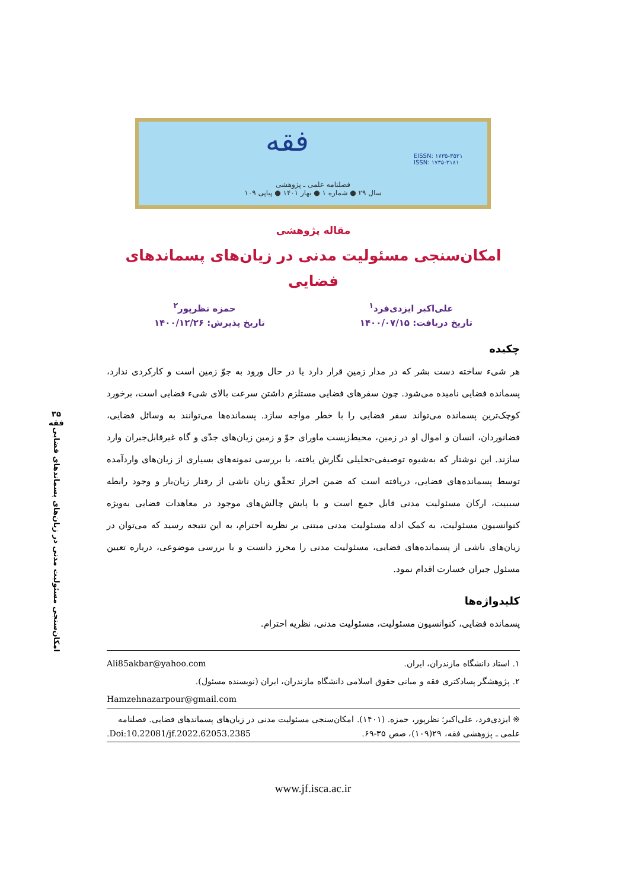فقه
EISSN: ۱۷۳۵-۳۵۲۱
ISSN: ۱۷۳۵-۳۱۸۱
فصلنامه علمی ـ پژوهشی
سال ۲۹ ● شماره ۱ ● بهار ۱۴۰۱ ● پیاپی ۱۰۹
۳۵
فقه
امکان‌سنجی مسئولیت مدنی در زیان‌های پسماندهای فضایی
مقاله پژوهشی
امکان‌سنجی مسئولیت مدنی در زیان‌های پسماندهای فضایی
علی‌اکبر ایزدی‌فرد<sup>۱</sup> حمزه نظرپور<sup>۲</sup>
تاریخ دریافت: ۱۴۰۰/۰۷/۱۵ تاریخ پذیرش: ۱۴۰۰/۱۲/۲۶
چکیده
هر شیء ساخته دست بشر که در مدار زمین قرار دارد یا در حال ورود به جوّ زمین است و کارکردی ندارد، پسمانده فضایی نامیده می‌شود. چون سفرهای فضایی مستلزم داشتن سرعت بالای شیء فضایی است، برخورد کوچک‌ترین پسمانده می‌تواند سفر فضایی را با خطر مواجه سازد. پسمانده‌ها می‌توانند به وسائل فضایی، فضانوردان، انسان و اموال او در زمین، محیط‌زیست ماورای جوّ و زمین زیان‌های جدّی و گاه غیرقابل‌جبران وارد سازند. این نوشتار که به‌شیوه توصیفی-تحلیلی نگارش یافته، با بررسی نمونه‌های بسیاری از زیان‌های واردآمده توسط پسمانده‌های فضایی، دریافته است که ضمن احراز تحقّق زیان ناشی از رفتار زیان‌بار و وجود رابطه سببیت، ارکان مسئولیت مدنی قابل جمع است و با پایش چالش‌های موجود در معاهدات فضایی به‌ویژه کنوانسیون مسئولیت، به کمک ادله مسئولیت مدنی مبتنی بر نظریه احترام، به این نتیجه رسید که می‌توان در زیان‌های ناشی از پسمانده‌های فضایی، مسئولیت مدنی را محرز دانست و با بررسی موضوعی، درباره تعیین مسئول جبران خسارت اقدام نمود.
کلیدواژه‌ها
پسمانده فضایی، کنوانسیون مسئولیت، مسئولیت مدنی، نظریه احترام.
۱. استاد دانشگاه مازندران، ایران. Ali85akbar@yahoo.com
۲. پژوهشگر پسادکتری فقه و مبانی حقوق اسلامی دانشگاه مازندران، ایران (نویسنده مسئول).
Hamzehnazarpour@gmail.com
※ ایزدی‌فرد، علی‌اکبر؛ نظرپور، حمزه. (۱۴۰۱). امکان‌سنجی مسئولیت مدنی در زیان‌های پسماندهای فضایی. فصلنامه علمی ـ پژوهشی فقه، ۲۹(۱۰۹)، صص ۳۵-۶۹. Doi:10.22081/jf.2022.62053.2385.
www.jf.isca.ac.ir